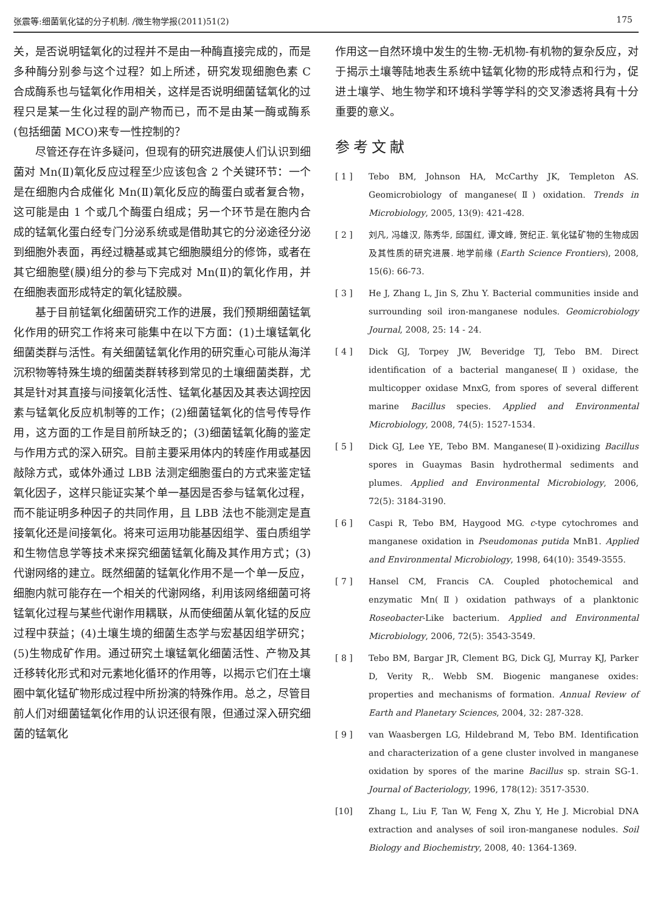张震等:细菌氧化锰的分子机制. /微生物学报(2011)51(2) 175
关，是否说明锰氧化的过程并不是由一种酶直接完成的，而是多种酶分别参与这个过程？如上所述，研究发现细胞色素 C 合成酶系也与锰氧化作用相关，这样是否说明细菌锰氧化的过程只是某一生化过程的副产物而已，而不是由某一酶或酶系(包括细菌 MCO)来专一性控制的？
　　尽管还存在许多疑问，但现有的研究进展使人们认识到细菌对 Mn(Ⅱ)氧化反应过程至少应该包含 2 个关键环节：一个是在细胞内合成催化 Mn(Ⅱ)氧化反应的酶蛋白或者复合物，这可能是由 1 个或几个酶蛋白组成；另一个环节是在胞内合成的锰氧化蛋白经专门分泌系统或是借助其它的分泌途径分泌到细胞外表面，再经过糖基或其它细胞膜组分的修饰，或者在其它细胞壁(膜)组分的参与下完成对 Mn(Ⅱ)的氧化作用，并在细胞表面形成特定的氧化锰胶膜。
　　基于目前锰氧化细菌研究工作的进展，我们预期细菌锰氧化作用的研究工作将来可能集中在以下方面：(1)土壤锰氧化细菌类群与活性。有关细菌锰氧化作用的研究重心可能从海洋沉积物等特殊生境的细菌类群转移到常见的土壤细菌类群，尤其是针对其直接与间接氧化活性、锰氧化基因及其表达调控因素与锰氧化反应机制等的工作；(2)细菌锰氧化的信号传导作用，这方面的工作是目前所缺乏的；(3)细菌锰氧化酶的鉴定与作用方式的深入研究。目前主要采用体内的转座作用或基因敲除方式，或体外通过 LBB 法测定细胞蛋白的方式来鉴定锰氧化因子，这样只能证实某个单一基因是否参与锰氧化过程，而不能证明多种因子的共同作用，且 LBB 法也不能测定是直接氧化还是间接氧化。将来可运用功能基因组学、蛋白质组学和生物信息学等技术来探究细菌锰氧化酶及其作用方式；(3)代谢网络的建立。既然细菌的锰氧化作用不是一个单一反应，细胞内就可能存在一个相关的代谢网络，利用该网络细菌可将锰氧化过程与某些代谢作用耦联，从而使细菌从氧化锰的反应过程中获益；(4)土壤生境的细菌生态学与宏基因组学研究；(5)生物成矿作用。通过研究土壤锰氧化细菌活性、产物及其迁移转化形式和对元素地化循环的作用等，以揭示它们在土壤圈中氧化锰矿物形成过程中所扮演的特殊作用。总之，尽管目前人们对细菌锰氧化作用的认识还很有限，但通过深入研究细菌的锰氧化
作用这一自然环境中发生的生物-无机物-有机物的复杂反应，对于揭示土壤等陆地表生系统中锰氧化物的形成特点和行为，促进土壤学、地生物学和环境科学等学科的交叉渗透将具有十分重要的意义。
参考文献
[ 1 ] Tebo BM, Johnson HA, McCarthy JK, Templeton AS. Geomicrobiology of manganese(Ⅱ) oxidation. Trends in Microbiology, 2005, 13(9): 421-428.
[ 2 ] 刘凡, 冯雄汉, 陈秀华, 邱国红, 谭文峰, 贺纪正. 氧化锰矿物的生物成因及其性质的研究进展. 地学前缘 (Earth Science Frontiers), 2008, 15(6): 66-73.
[ 3 ] He J, Zhang L, Jin S, Zhu Y. Bacterial communities inside and surrounding soil iron-manganese nodules. Geomicrobiology Journal, 2008, 25: 14 - 24.
[ 4 ] Dick GJ, Torpey JW, Beveridge TJ, Tebo BM. Direct identification of a bacterial manganese(Ⅱ) oxidase, the multicopper oxidase MnxG, from spores of several different marine Bacillus species. Applied and Environmental Microbiology, 2008, 74(5): 1527-1534.
[ 5 ] Dick GJ, Lee YE, Tebo BM. Manganese(Ⅱ)-oxidizing Bacillus spores in Guaymas Basin hydrothermal sediments and plumes. Applied and Environmental Microbiology, 2006, 72(5): 3184-3190.
[ 6 ] Caspi R, Tebo BM, Haygood MG. c-type cytochromes and manganese oxidation in Pseudomonas putida MnB1. Applied and Environmental Microbiology, 1998, 64(10): 3549-3555.
[ 7 ] Hansel CM, Francis CA. Coupled photochemical and enzymatic Mn(Ⅱ) oxidation pathways of a planktonic Roseobacter-Like bacterium. Applied and Environmental Microbiology, 2006, 72(5): 3543-3549.
[ 8 ] Tebo BM, Bargar JR, Clement BG, Dick GJ, Murray KJ, Parker D, Verity R,. Webb SM. Biogenic manganese oxides: properties and mechanisms of formation. Annual Review of Earth and Planetary Sciences, 2004, 32: 287-328.
[ 9 ] van Waasbergen LG, Hildebrand M, Tebo BM. Identification and characterization of a gene cluster involved in manganese oxidation by spores of the marine Bacillus sp. strain SG-1. Journal of Bacteriology, 1996, 178(12): 3517-3530.
[10] Zhang L, Liu F, Tan W, Feng X, Zhu Y, He J. Microbial DNA extraction and analyses of soil iron-manganese nodules. Soil Biology and Biochemistry, 2008, 40: 1364-1369.